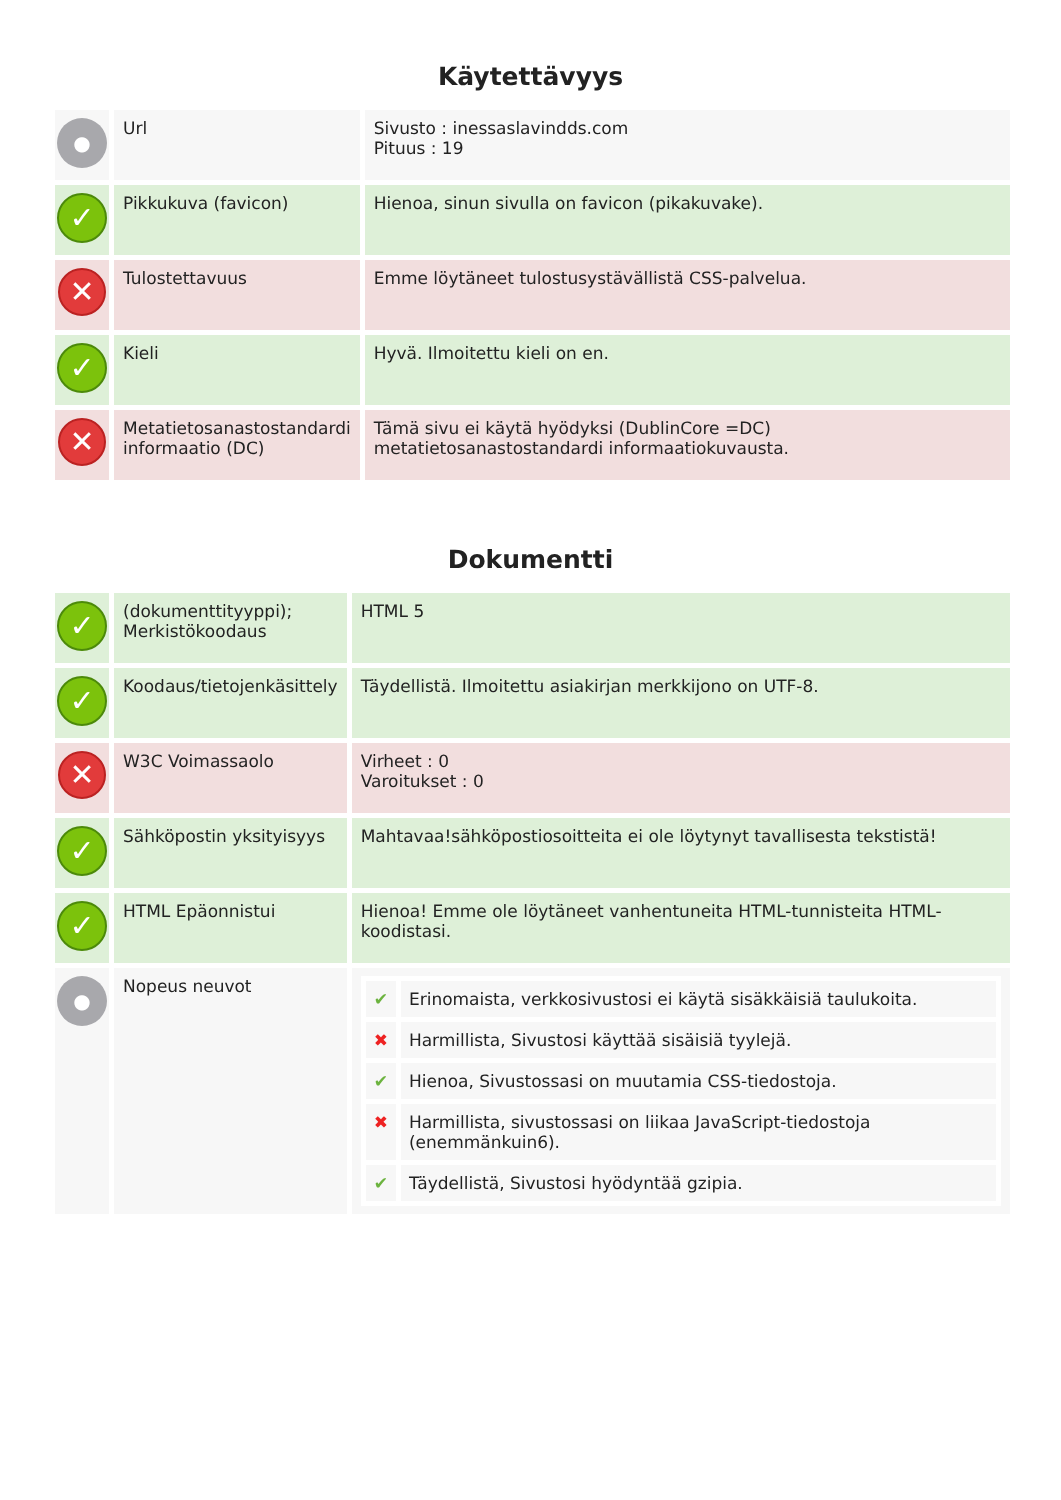Käytettävyys
| ● | Url | Sivusto : inessaslavindds.com Pituus : 19 |
| ✓ | Pikkukuva (favicon) | Hienoa, sinun sivulla on favicon (pikakuvake). |
| ✕ | Tulostettavuus | Emme löytäneet tulostusystävällistä CSS-palvelua. |
| ✓ | Kieli | Hyvä. Ilmoitettu kieli on en. |
| ✕ | Metatietosanastostandardi informaatio (DC) | Tämä sivu ei käytä hyödyksi (DublinCore =DC) metatietosanastostandardi informaatiokuvausta. |
Dokumentti
| ✓ | (dokumenttityyppi); Merkistökoodaus | HTML 5 |
| ✓ | Koodaus/tietojenkäsittely | Täydellistä. Ilmoitettu asiakirjan merkkijono on UTF-8. |
| ✕ | W3C Voimassaolo | Virheet : 0 Varoitukset : 0 |
| ✓ | Sähköpostin yksityisyys | Mahtavaa!sähköpostiosoitteita ei ole löytynyt tavallisesta tekstistä! |
| ✓ | HTML Epäonnistui | Hienoa! Emme ole löytäneet vanhentuneita HTML-tunnisteita HTML-koodistasi. |
| ● | Nopeus neuvot | / ✔ / Erinomaista, verkkosivustosi ei käytä sisäkkäisiä taulukoita. / / ✖ / Harmillista, Sivustosi käyttää sisäisiä tyylejä. / / ✔ / Hienoa, Sivustossasi on muutamia CSS-tiedostoja. / / ✖ / Harmillista, sivustossasi on liikaa JavaScript-tiedostoja (enemmänkuin6). / / ✔ / Täydellistä, Sivustosi hyödyntää gzipia. / |